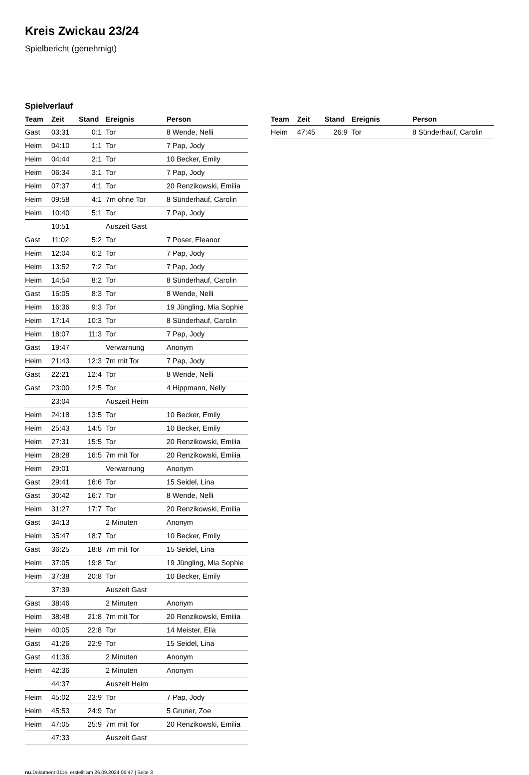Kreis Zwickau 23/24
Spielbericht (genehmigt)
Spielverlauf
| Team | Zeit | Stand | Ereignis | Person |
| --- | --- | --- | --- | --- |
| Gast | 03:31 | 0:1 | Tor | 8 Wende, Nelli |
| Heim | 04:10 | 1:1 | Tor | 7 Pap, Jody |
| Heim | 04:44 | 2:1 | Tor | 10 Becker, Emily |
| Heim | 06:34 | 3:1 | Tor | 7 Pap, Jody |
| Heim | 07:37 | 4:1 | Tor | 20 Renzikowski, Emilia |
| Heim | 09:58 | 4:1 | 7m ohne Tor | 8 Sünderhauf, Carolin |
| Heim | 10:40 | 5:1 | Tor | 7 Pap, Jody |
| | 10:51 | | Auszeit Gast | |
| Gast | 11:02 | 5:2 | Tor | 7 Poser, Eleanor |
| Heim | 12:04 | 6:2 | Tor | 7 Pap, Jody |
| Heim | 13:52 | 7:2 | Tor | 7 Pap, Jody |
| Heim | 14:54 | 8:2 | Tor | 8 Sünderhauf, Carolin |
| Gast | 16:05 | 8:3 | Tor | 8 Wende, Nelli |
| Heim | 16:36 | 9:3 | Tor | 19 Jüngling, Mia Sophie |
| Heim | 17:14 | 10:3 | Tor | 8 Sünderhauf, Carolin |
| Heim | 18:07 | 11:3 | Tor | 7 Pap, Jody |
| Gast | 19:47 | | Verwarnung | Anonym |
| Heim | 21:43 | 12:3 | 7m mit Tor | 7 Pap, Jody |
| Gast | 22:21 | 12:4 | Tor | 8 Wende, Nelli |
| Gast | 23:00 | 12:5 | Tor | 4 Hippmann, Nelly |
| | 23:04 | | Auszeit Heim | |
| Heim | 24:18 | 13:5 | Tor | 10 Becker, Emily |
| Heim | 25:43 | 14:5 | Tor | 10 Becker, Emily |
| Heim | 27:31 | 15:5 | Tor | 20 Renzikowski, Emilia |
| Heim | 28:28 | 16:5 | 7m mit Tor | 20 Renzikowski, Emilia |
| Heim | 29:01 | | Verwarnung | Anonym |
| Gast | 29:41 | 16:6 | Tor | 15 Seidel, Lina |
| Gast | 30:42 | 16:7 | Tor | 8 Wende, Nelli |
| Heim | 31:27 | 17:7 | Tor | 20 Renzikowski, Emilia |
| Gast | 34:13 | | 2 Minuten | Anonym |
| Heim | 35:47 | 18:7 | Tor | 10 Becker, Emily |
| Gast | 36:25 | 18:8 | 7m mit Tor | 15 Seidel, Lina |
| Heim | 37:05 | 19:8 | Tor | 19 Jüngling, Mia Sophie |
| Heim | 37:38 | 20:8 | Tor | 10 Becker, Emily |
| | 37:39 | | Auszeit Gast | |
| Gast | 38:46 | | 2 Minuten | Anonym |
| Heim | 38:48 | 21:8 | 7m mit Tor | 20 Renzikowski, Emilia |
| Heim | 40:05 | 22:8 | Tor | 14 Meister, Ella |
| Gast | 41:26 | 22:9 | Tor | 15 Seidel, Lina |
| Gast | 41:36 | | 2 Minuten | Anonym |
| Heim | 42:36 | | 2 Minuten | Anonym |
| | 44:37 | | Auszeit Heim | |
| Heim | 45:02 | 23:9 | Tor | 7 Pap, Jody |
| Heim | 45:53 | 24:9 | Tor | 5 Gruner, Zoe |
| Heim | 47:05 | 25:9 | 7m mit Tor | 20 Renzikowski, Emilia |
| | 47:33 | | Auszeit Gast | |
| Team | Zeit | Stand | Ereignis | Person |
| --- | --- | --- | --- | --- |
| Heim | 47:45 | 26:9 | Tor | 8 Sünderhauf, Carolin |
nu.Dokument 011e, erstellt am 26.09.2024 06:47 | Seite 3